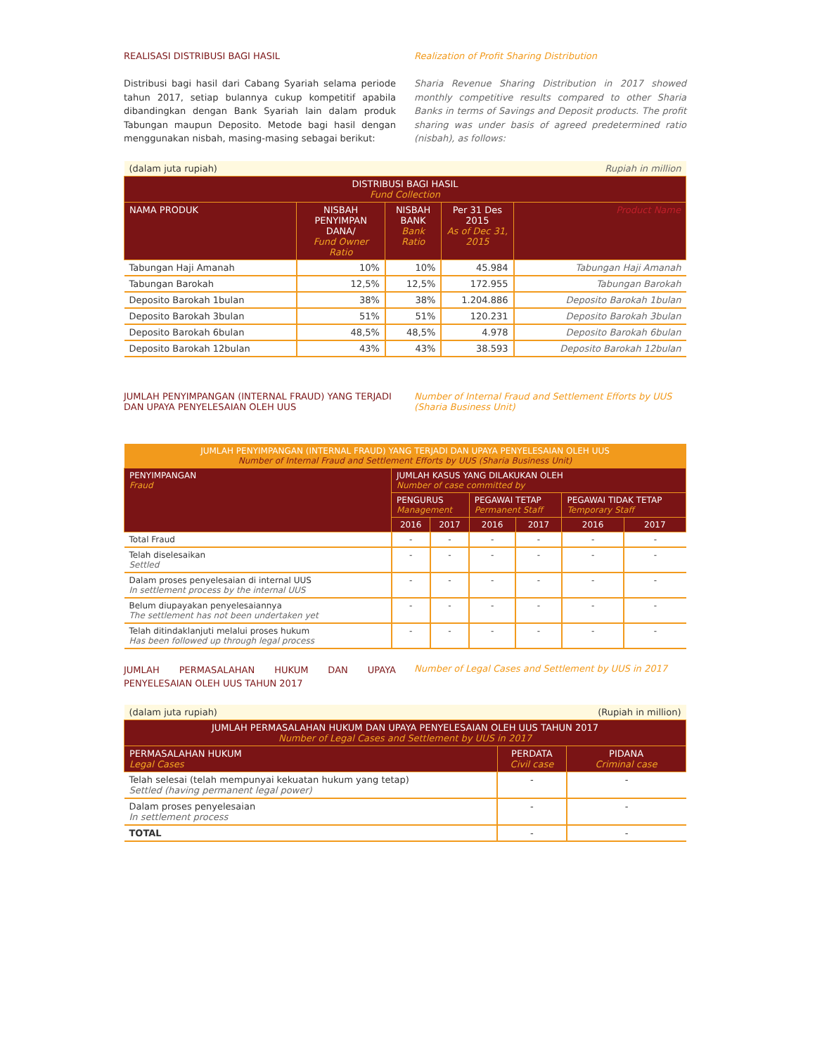REALISASI DISTRIBUSI BAGI HASIL Realization of Profit Sharing Distribution
Distribusi bagi hasil dari Cabang Syariah selama periode tahun 2017, setiap bulannya cukup kompetitif apabila dibandingkan dengan Bank Syariah lain dalam produk Tabungan maupun Deposito. Metode bagi hasil dengan menggunakan nisbah, masing-masing sebagai berikut:
Sharia Revenue Sharing Distribution in 2017 showed monthly competitive results compared to other Sharia Banks in terms of Savings and Deposit products. The profit sharing was under basis of agreed predetermined ratio (nisbah), as follows:
| (dalam juta rupiah) | | Rupiah in million | | |
| DISTRIBUSI BAGI HASIL Fund Collection | | | | |
| NAMA PRODUK | NISBAH PENYIMPAN DANA/ Fund Owner Ratio | NISBAH BANK Bank Ratio | Per 31 Des 2015 As of Dec 31, 2015 | Product Name |
| Tabungan Haji Amanah | 10% | 10% | 45.984 | Tabungan Haji Amanah |
| Tabungan Barokah | 12,5% | 12,5% | 172.955 | Tabungan Barokah |
| Deposito Barokah 1bulan | 38% | 38% | 1.204.886 | Deposito Barokah 1bulan |
| Deposito Barokah 3bulan | 51% | 51% | 120.231 | Deposito Barokah 3bulan |
| Deposito Barokah 6bulan | 48,5% | 48,5% | 4.978 | Deposito Barokah 6bulan |
| Deposito Barokah 12bulan | 43% | 43% | 38.593 | Deposito Barokah 12bulan |
JUMLAH PENYIMPANGAN (INTERNAL FRAUD) YANG TERJADI DAN UPAYA PENYELESAIAN OLEH UUS
Number of Internal Fraud and Settlement Efforts by UUS (Sharia Business Unit)
| JUMLAH PENYIMPANGAN (INTERNAL FRAUD) YANG TERJADI DAN UPAYA PENYELESAIAN OLEH UUS Number of Internal Fraud and Settlement Efforts by UUS (Sharia Business Unit) | | | | | | |
| --- | --- | --- | --- | --- | --- | --- |
| PENYIMPANGAN Fraud | JUMLAH KASUS YANG DILAKUKAN OLEH Number of case committed by | | | | | |
| | PENGURUS Management | | PEGAWAI TETAP Permanent Staff | | PEGAWAI TIDAK TETAP Temporary Staff | |
| | 2016 | 2017 | 2016 | 2017 | 2016 | 2017 |
| Total Fraud | - | - | - | - | - | - |
| Telah diselesaikan Settled | - | - | - | - | - | - |
| Dalam proses penyelesaian di internal UUS In settlement process by the internal UUS | - | - | - | - | - | - |
| Belum diupayakan penyelesaiannya The settlement has not been undertaken yet | - | - | - | - | - | - |
| Telah ditindaklanjuti melalui proses hukum Has been followed up through legal process | - | - | - | - | - | - |
JUMLAH PERMASALAHAN HUKUM DAN UPAYA PENYELESAIAN OLEH UUS TAHUN 2017
Number of Legal Cases and Settlement by UUS in 2017
| (dalam juta rupiah) | | (Rupiah in million) |
| JUMLAH PERMASALAHAN HUKUM DAN UPAYA PENYELESAIAN OLEH UUS TAHUN 2017 Number of Legal Cases and Settlement by UUS in 2017 | | |
| PERMASALAHAN HUKUM Legal Cases | PERDATA Civil case | PIDANA Criminal case |
| Telah selesai (telah mempunyai kekuatan hukum yang tetap) Settled (having permanent legal power) | - | - |
| Dalam proses penyelesaian In settlement process | - | - |
| TOTAL | - | - |